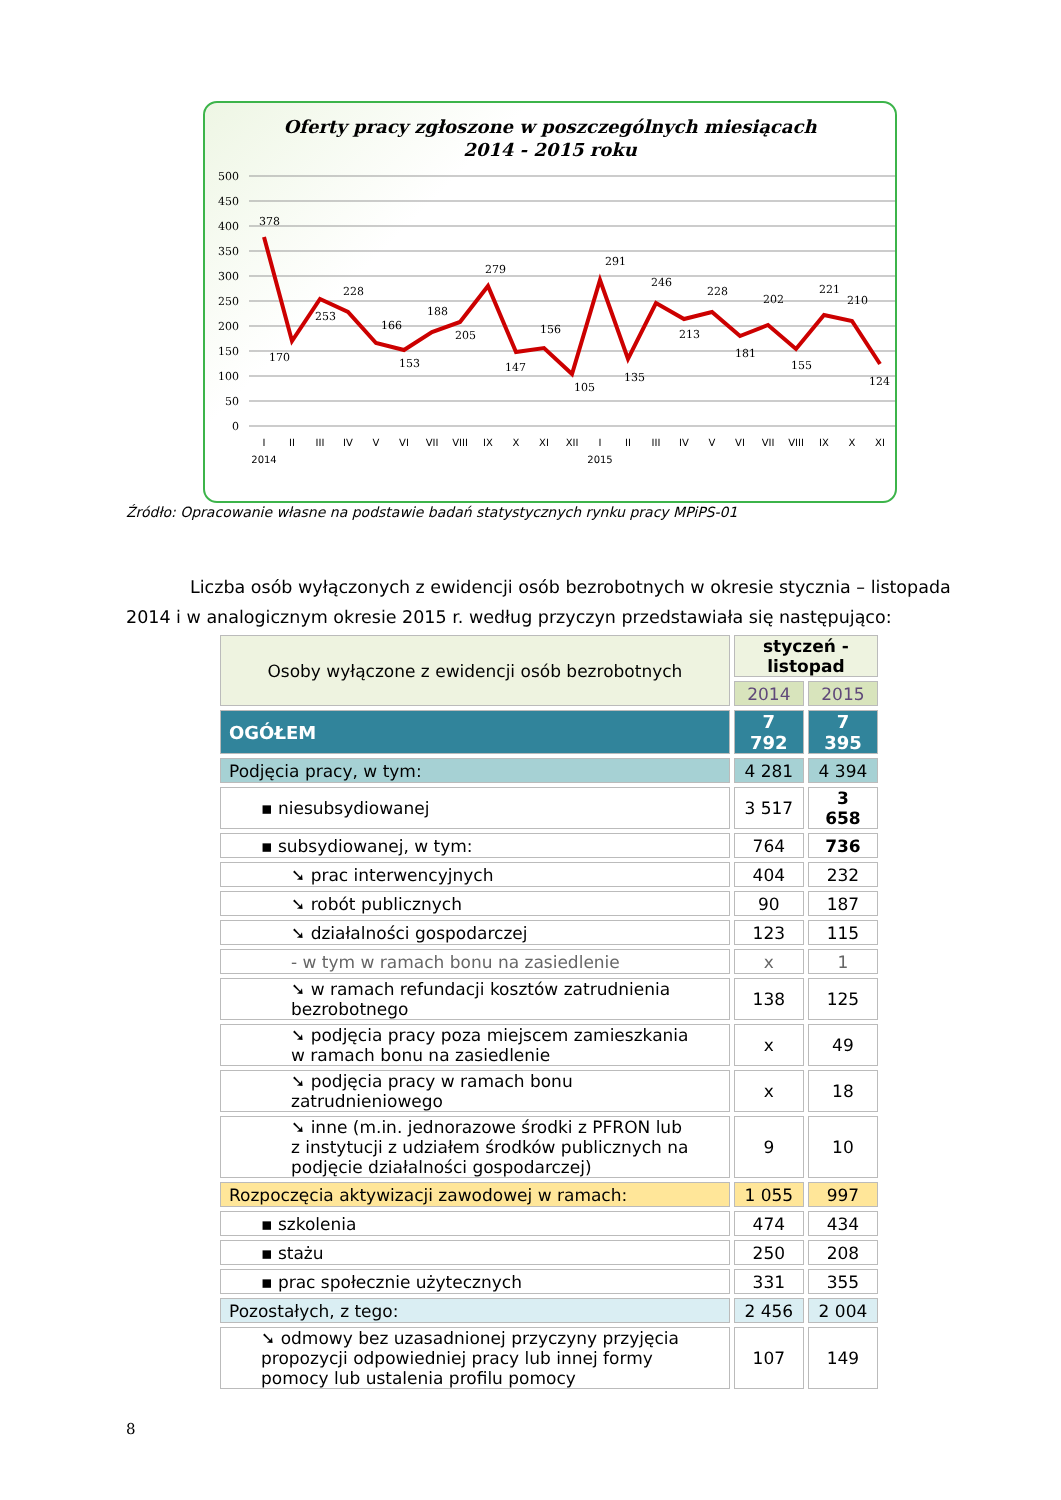Oferty pracy zgłoszone w poszczególnych miesiącach
2014 - 2015 roku
500
450
400
350
300
250
200
150
100
50
0
378
170
253
228
166
153
188
205
279
147
156
105
291
135
246
213
228
181
202
155
221
210
124
I
II
III
IV
V
VI
VII
VIII
IX
X
XI
XII
I
II
III
IV
V
VI
VII
VIII
IX
X
XI
2014
2015
Źródło: Opracowanie własne na podstawie badań statystycznych rynku pracy MPiPS-01
Liczba osób wyłączonych z ewidencji osób bezrobotnych w okresie stycznia – listopada 2014 i w analogicznym okresie 2015 r. według przyczyn przedstawiała się następująco:
| Osoby wyłączone z ewidencji osób bezrobotnych | styczeń - listopad | |
| --- | --- | --- |
| | 2014 | 2015 |
| OGÓŁEM | 7 792 | 7 395 |
| Podjęcia pracy, w tym: | 4 281 | 4 394 |
| ▪ niesubsydiowanej | 3 517 | 3 658 |
| ▪ subsydiowanej, w tym: | 764 | 736 |
| ➘ prac interwencyjnych | 404 | 232 |
| ➘ robót publicznych | 90 | 187 |
| ➘ działalności gospodarczej | 123 | 115 |
| - w tym w ramach bonu na zasiedlenie | x | 1 |
| ➘ w ramach refundacji kosztów zatrudnienia bezrobotnego | 138 | 125 |
| ➘ podjęcia pracy poza miejscem zamieszkania w ramach bonu na zasiedlenie | x | 49 |
| ➘ podjęcia pracy w ramach bonu zatrudnieniowego | x | 18 |
| ➘ inne (m.in. jednorazowe środki z PFRON lub z instytucji z udziałem środków publicznych na podjęcie działalności gospodarczej) | 9 | 10 |
| Rozpoczęcia aktywizacji zawodowej w ramach: | 1 055 | 997 |
| ▪ szkolenia | 474 | 434 |
| ▪ stażu | 250 | 208 |
| ▪ prac społecznie użytecznych | 331 | 355 |
| Pozostałych, z tego: | 2 456 | 2 004 |
| ➘ odmowy bez uzasadnionej przyczyny przyjęcia propozycji odpowiedniej pracy lub innej formy pomocy lub ustalenia profilu pomocy | 107 | 149 |
8